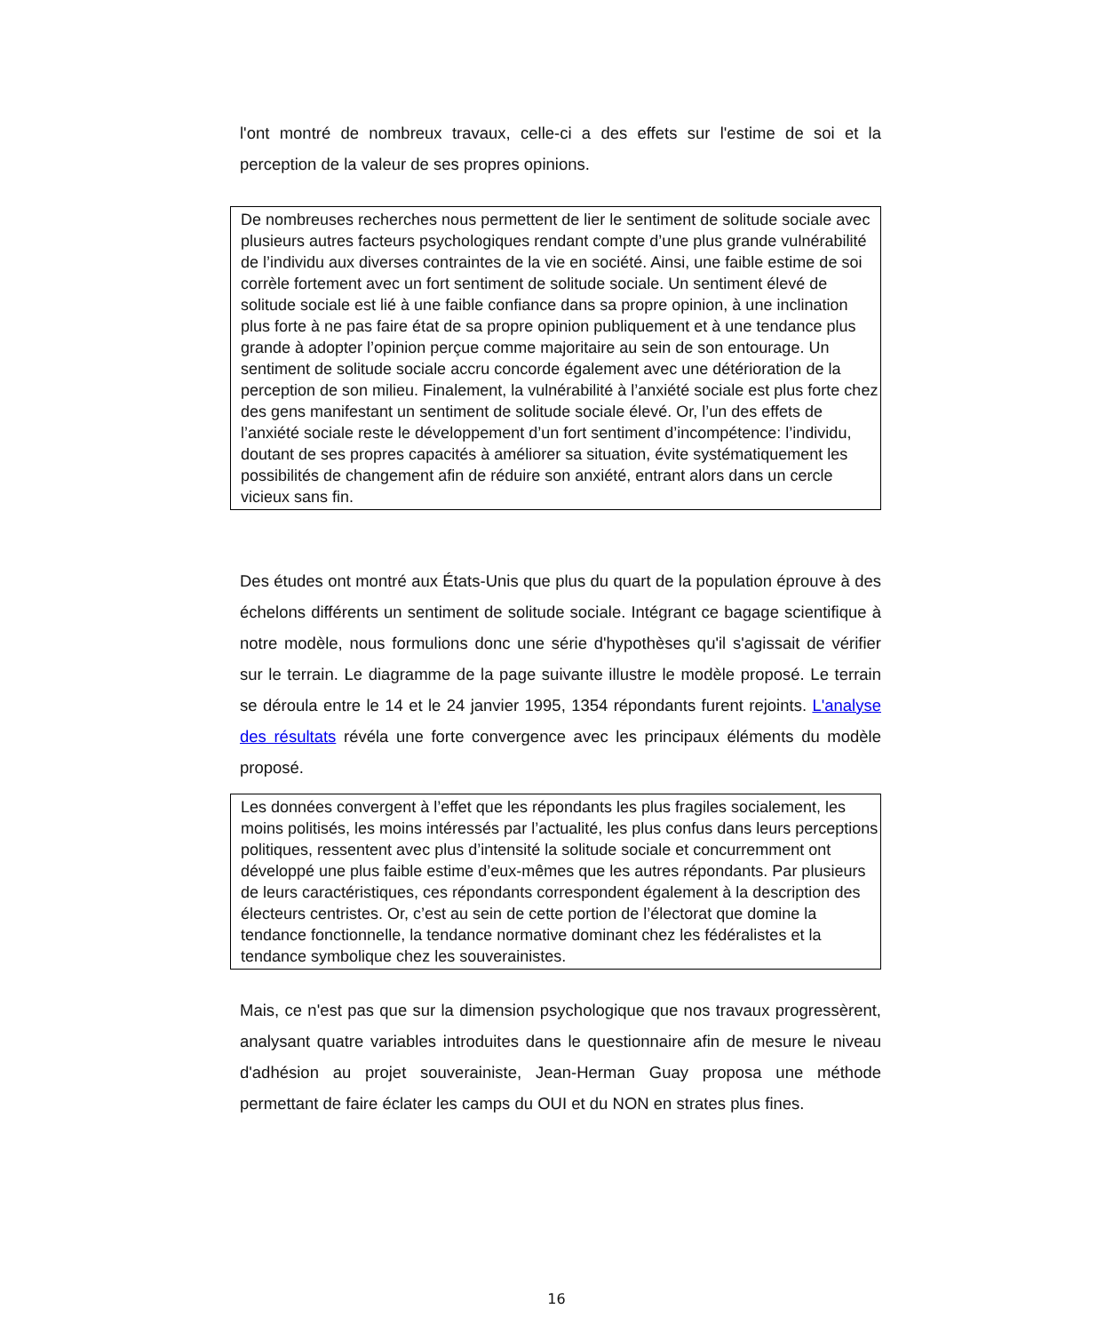l'ont montré de nombreux travaux, celle-ci a des effets sur l'estime de soi et la perception de la valeur de ses propres opinions.
De nombreuses recherches nous permettent de lier le sentiment de solitude sociale avec plusieurs autres facteurs psychologiques rendant compte d’une plus grande vulnérabilité de l’individu aux diverses contraintes de la vie en société. Ainsi, une faible estime de soi corrèle fortement avec un fort sentiment de solitude sociale. Un sentiment élevé de solitude sociale est lié à une faible confiance dans sa propre opinion, à une inclination plus forte à ne pas faire état de sa propre opinion publiquement et à une tendance plus grande à adopter l’opinion perçue comme majoritaire au sein de son entourage. Un sentiment de solitude sociale accru concorde également avec une détérioration de la perception de son milieu. Finalement, la vulnérabilité à l’anxiété sociale est plus forte chez des gens manifestant un sentiment de solitude sociale élevé. Or, l’un des effets de l’anxiété sociale reste le développement d’un fort sentiment d’incompétence: l’individu, doutant de ses propres capacités à améliorer sa situation, évite systématiquement les possibilités de changement afin de réduire son anxiété, entrant alors dans un cercle vicieux sans fin.
Des études ont montré aux États-Unis que plus du quart de la population éprouve à des échelons différents un sentiment de solitude sociale. Intégrant ce bagage scientifique à notre modèle, nous formulions donc une série d'hypothèses qu'il s'agissait de vérifier sur le terrain. Le diagramme de la page suivante illustre le modèle proposé. Le terrain se déroula entre le 14 et le 24 janvier 1995, 1354 répondants furent rejoints. L'analyse des résultats révéla une forte convergence avec les principaux éléments du modèle proposé.
Les données convergent à l’effet que les répondants les plus fragiles socialement, les moins politisés, les moins intéressés par l’actualité, les plus confus dans leurs perceptions politiques, ressentent avec plus d’intensité la solitude sociale et concurremment ont développé une plus faible estime d’eux-mêmes que les autres répondants. Par plusieurs de leurs caractéristiques, ces répondants correspondent également à la description des électeurs centristes. Or, c’est au sein de cette portion de l’électorat que domine la tendance fonctionnelle, la tendance normative dominant chez les fédéralistes et la tendance symbolique chez les souverainistes.
Mais, ce n'est pas que sur la dimension psychologique que nos travaux progressèrent, analysant quatre variables introduites dans le questionnaire afin de mesure le niveau d'adhésion au projet souverainiste, Jean-Herman Guay proposa une méthode permettant de faire éclater les camps du OUI et du NON en strates plus fines.
16